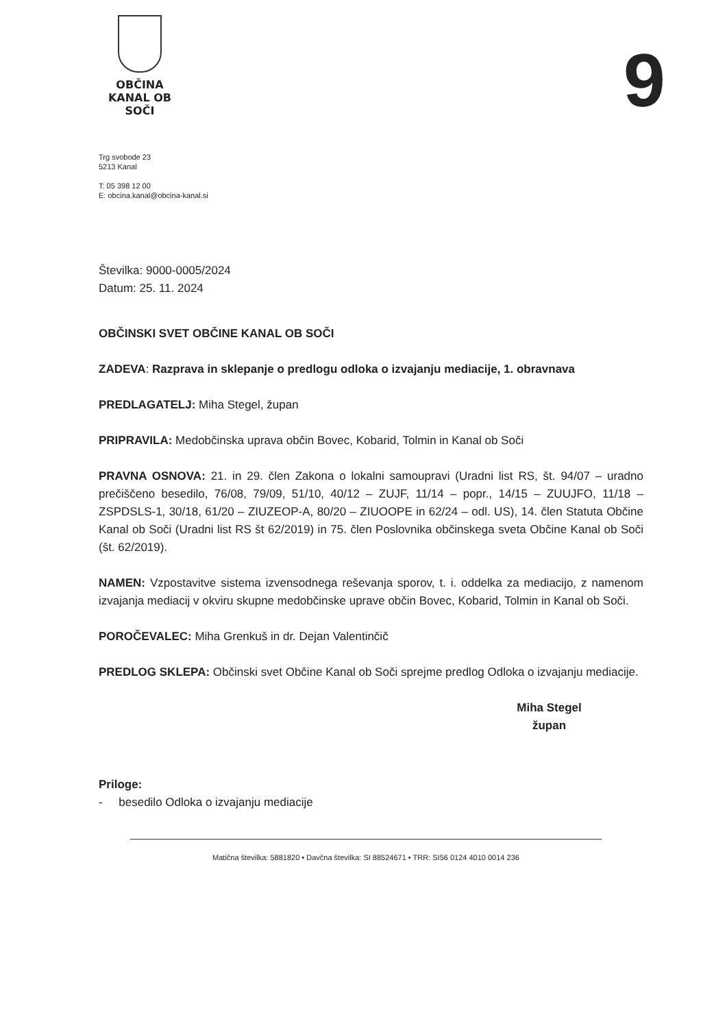OBČINA
KANAL OB SOČI
9
Trg svobode 23
5213 Kanal
T: 05 398 12 00
E: obcina.kanal@obcina-kanal.si
Številka: 9000-0005/2024
Datum: 25. 11. 2024
OBČINSKI SVET OBČINE KANAL OB SOČI
ZADEVA: Razprava in sklepanje o predlogu odloka o izvajanju mediacije, 1. obravnava
PREDLAGATELJ: Miha Stegel, župan
PRIPRAVILA: Medobčinska uprava občin Bovec, Kobarid, Tolmin in Kanal ob Soči
PRAVNA OSNOVA: 21. in 29. člen Zakona o lokalni samoupravi (Uradni list RS, št. 94/07 – uradno prečiščeno besedilo, 76/08, 79/09, 51/10, 40/12 – ZUJF, 11/14 – popr., 14/15 – ZUUJFO, 11/18 – ZSPDSLS-1, 30/18, 61/20 – ZIUZEOP-A, 80/20 – ZIUOOPE in 62/24 – odl. US), 14. člen Statuta Občine Kanal ob Soči (Uradni list RS št 62/2019) in 75. člen Poslovnika občinskega sveta Občine Kanal ob Soči (št. 62/2019).
NAMEN: Vzpostavitve sistema izvensodnega reševanja sporov, t. i. oddelka za mediacijo, z namenom izvajanja mediacij v okviru skupne medobčinske uprave občin Bovec, Kobarid, Tolmin in Kanal ob Soči.
POROČEVALEC: Miha Grenkuš in dr. Dejan Valentinčič
PREDLOG SKLEPA: Občinski svet Občine Kanal ob Soči sprejme predlog Odloka o izvajanju mediacije.
Miha Stegel
župan
Priloge:
- besedilo Odloka o izvajanju mediacije
Matična številka: 5881820 • Davčna številka: SI 88524671 • TRR: SI56 0124 4010 0014 236